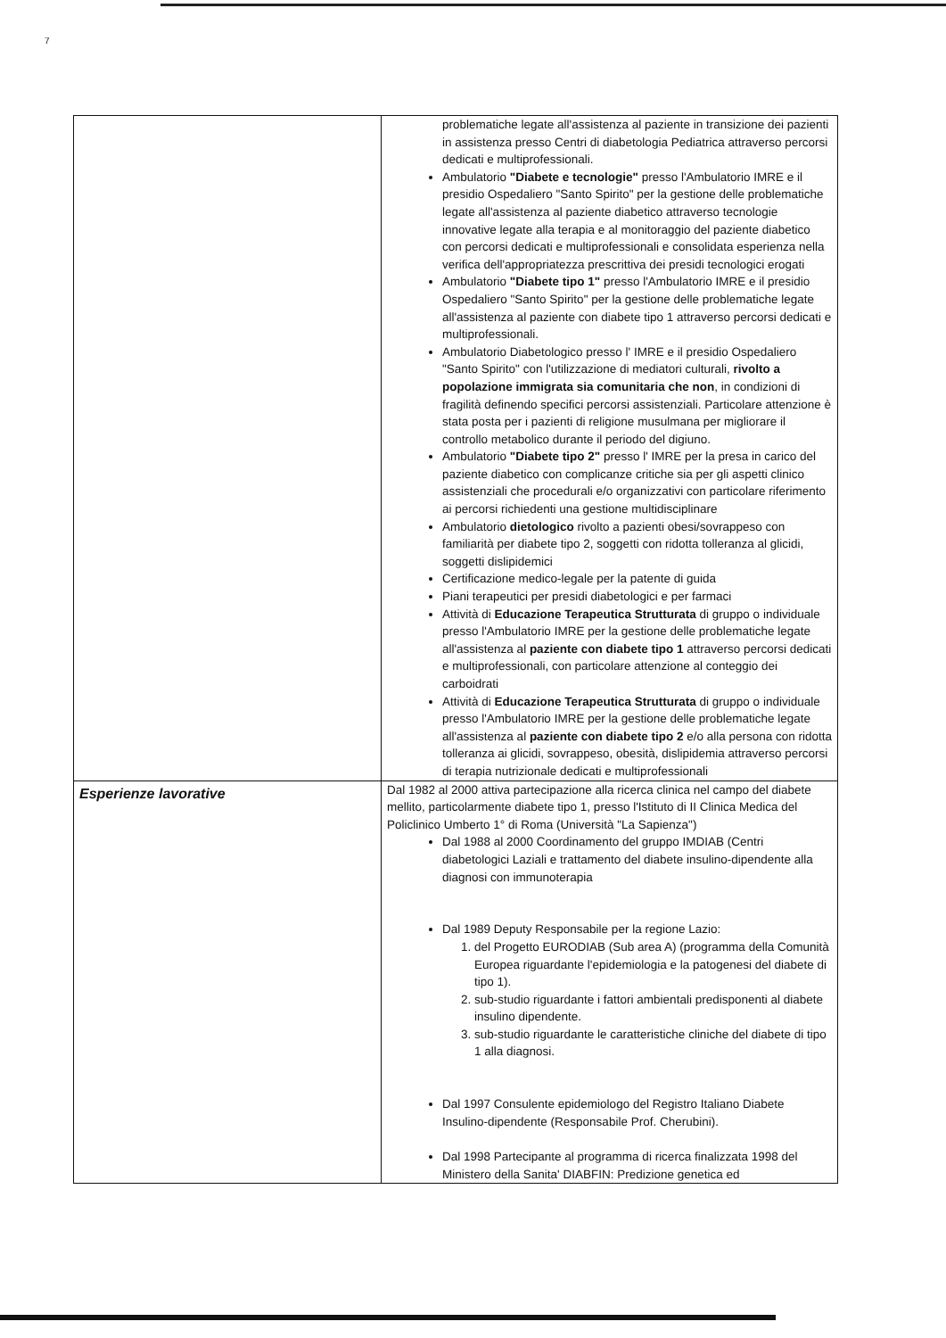7
| | problematiche legate all'assistenza al paziente in transizione dei pazienti in assistenza presso Centri di diabetologia Pediatrica attraverso percorsi dedicati e multiprofessionali. Ambulatorio "Diabete e tecnologie" presso l'Ambulatorio IMRE e il presidio Ospedaliero "Santo Spirito" per la gestione delle problematiche legate all'assistenza al paziente diabetico attraverso tecnologie innovative legate alla terapia e al monitoraggio del paziente diabetico con percorsi dedicati e multiprofessionali e consolidata esperienza nella verifica dell'appropriatezza prescrittiva dei presidi tecnologici erogati Ambulatorio "Diabete tipo 1" presso l'Ambulatorio IMRE e il presidio Ospedaliero "Santo Spirito" per la gestione delle problematiche legate all'assistenza al paziente con diabete tipo 1 attraverso percorsi dedicati e multiprofessionali. Ambulatorio Diabetologico presso l' IMRE e il presidio Ospedaliero "Santo Spirito" con l'utilizzazione di mediatori culturali, rivolto a popolazione immigrata sia comunitaria che non , in condizioni di fragilità definendo specifici percorsi assistenziali. Particolare attenzione è stata posta per i pazienti di religione musulmana per migliorare il controllo metabolico durante il periodo del digiuno. Ambulatorio "Diabete tipo 2" presso l' IMRE per la presa in carico del paziente diabetico con complicanze critiche sia per gli aspetti clinico assistenziali che procedurali e/o organizzativi con particolare riferimento ai percorsi richiedenti una gestione multidisciplinare Ambulatorio dietologico rivolto a pazienti obesi/sovrappeso con familiarità per diabete tipo 2, soggetti con ridotta tolleranza al glicidi, soggetti dislipidemici Certificazione medico-legale per la patente di guida Piani terapeutici per presidi diabetologici e per farmaci Attività di Educazione Terapeutica Strutturata di gruppo o individuale presso l'Ambulatorio IMRE per la gestione delle problematiche legate all'assistenza al paziente con diabete tipo 1 attraverso percorsi dedicati e multiprofessionali, con particolare attenzione al conteggio dei carboidrati Attività di Educazione Terapeutica Strutturata di gruppo o individuale presso l'Ambulatorio IMRE per la gestione delle problematiche legate all'assistenza al paziente con diabete tipo 2 e/o alla persona con ridotta tolleranza ai glicidi, sovrappeso, obesità, dislipidemia attraverso percorsi di terapia nutrizionale dedicati e multiprofessionali |
| Esperienze lavorative | Dal 1982 al 2000 attiva partecipazione alla ricerca clinica nel campo del diabete mellito, particolarmente diabete tipo 1, presso l'Istituto di II Clinica Medica del Policlinico Umberto 1° di Roma (Università "La Sapienza") Dal 1988 al 2000 Coordinamento del gruppo IMDIAB (Centri diabetologici Laziali e trattamento del diabete insulino-dipendente alla diagnosi con immunoterapia Dal 1989 Deputy Responsabile per la regione Lazio: 1. del Progetto EURODIAB (Sub area A) (programma della Comunità Europea riguardante l'epidemiologia e la patogenesi del diabete di tipo 1). 2. sub-studio riguardante i fattori ambientali predisponenti al diabete insulino dipendente. 3. sub-studio riguardante le caratteristiche cliniche del diabete di tipo 1 alla diagnosi. Dal 1997 Consulente epidemiologo del Registro Italiano Diabete Insulino-dipendente (Responsabile Prof. Cherubini). Dal 1998 Partecipante al programma di ricerca finalizzata 1998 del Ministero della Sanita' DIABFIN: Predizione genetica ed |